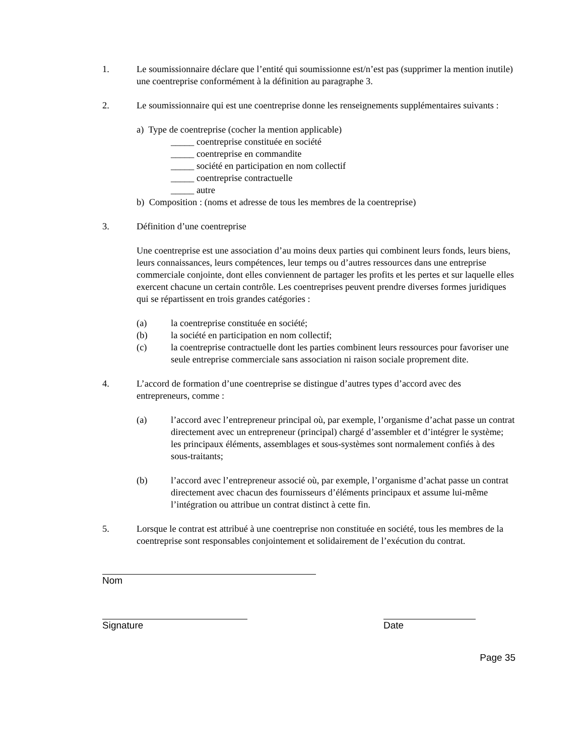1. Le soumissionnaire déclare que l’entité qui soumissionne est/n’est pas (supprimer la mention inutile) une coentreprise conformément à la définition au paragraphe 3.
2. Le soumissionnaire qui est une coentreprise donne les renseignements supplémentaires suivants :
a) Type de coentreprise (cocher la mention applicable)
_____ coentreprise constituée en société
_____ coentreprise en commandite
_____ société en participation en nom collectif
_____ coentreprise contractuelle
_____ autre
b) Composition : (noms et adresse de tous les membres de la coentreprise)
3. Définition d’une coentreprise
Une coentreprise est une association d’au moins deux parties qui combinent leurs fonds, leurs biens, leurs connaissances, leurs compétences, leur temps ou d’autres ressources dans une entreprise commerciale conjointe, dont elles conviennent de partager les profits et les pertes et sur laquelle elles exercent chacune un certain contrôle. Les coentreprises peuvent prendre diverses formes juridiques qui se répartissent en trois grandes catégories :
(a) la coentreprise constituée en société;
(b) la société en participation en nom collectif;
(c) la coentreprise contractuelle dont les parties combinent leurs ressources pour favoriser une seule entreprise commerciale sans association ni raison sociale proprement dite.
4. L’accord de formation d’une coentreprise se distingue d’autres types d’accord avec des entrepreneurs, comme :
(a) l’accord avec l’entrepreneur principal où, par exemple, l’organisme d’achat passe un contrat directement avec un entrepreneur (principal) chargé d’assembler et d’intégrer le système; les principaux éléments, assemblages et sous-systèmes sont normalement confiés à des sous-traitants;
(b) l’accord avec l’entrepreneur associé où, par exemple, l’organisme d’achat passe un contrat directement avec chacun des fournisseurs d’éléments principaux et assume lui-même l’intégration ou attribue un contrat distinct à cette fin.
5. Lorsque le contrat est attribué à une coentreprise non constituée en société, tous les membres de la coentreprise sont responsables conjointement et solidairement de l’exécution du contrat.
Nom
Signature Date
Page 35